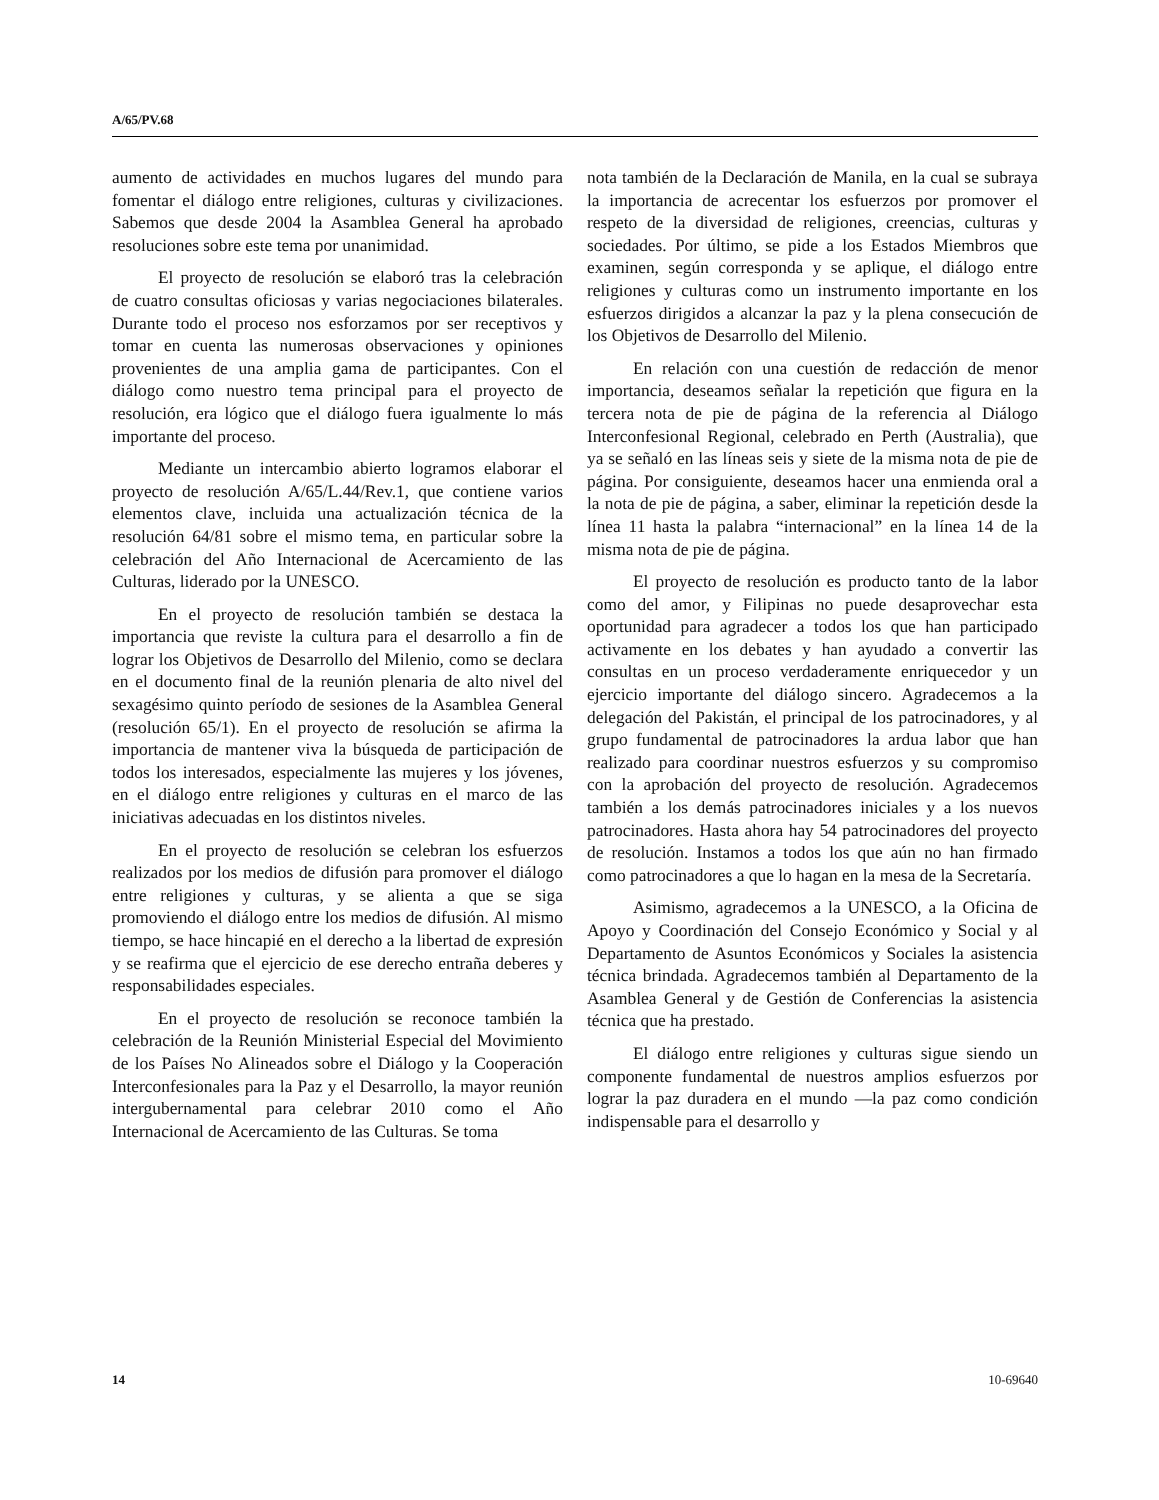A/65/PV.68
aumento de actividades en muchos lugares del mundo para fomentar el diálogo entre religiones, culturas y civilizaciones. Sabemos que desde 2004 la Asamblea General ha aprobado resoluciones sobre este tema por unanimidad.
El proyecto de resolución se elaboró tras la celebración de cuatro consultas oficiosas y varias negociaciones bilaterales. Durante todo el proceso nos esforzamos por ser receptivos y tomar en cuenta las numerosas observaciones y opiniones provenientes de una amplia gama de participantes. Con el diálogo como nuestro tema principal para el proyecto de resolución, era lógico que el diálogo fuera igualmente lo más importante del proceso.
Mediante un intercambio abierto logramos elaborar el proyecto de resolución A/65/L.44/Rev.1, que contiene varios elementos clave, incluida una actualización técnica de la resolución 64/81 sobre el mismo tema, en particular sobre la celebración del Año Internacional de Acercamiento de las Culturas, liderado por la UNESCO.
En el proyecto de resolución también se destaca la importancia que reviste la cultura para el desarrollo a fin de lograr los Objetivos de Desarrollo del Milenio, como se declara en el documento final de la reunión plenaria de alto nivel del sexagésimo quinto período de sesiones de la Asamblea General (resolución 65/1). En el proyecto de resolución se afirma la importancia de mantener viva la búsqueda de participación de todos los interesados, especialmente las mujeres y los jóvenes, en el diálogo entre religiones y culturas en el marco de las iniciativas adecuadas en los distintos niveles.
En el proyecto de resolución se celebran los esfuerzos realizados por los medios de difusión para promover el diálogo entre religiones y culturas, y se alienta a que se siga promoviendo el diálogo entre los medios de difusión. Al mismo tiempo, se hace hincapié en el derecho a la libertad de expresión y se reafirma que el ejercicio de ese derecho entraña deberes y responsabilidades especiales.
En el proyecto de resolución se reconoce también la celebración de la Reunión Ministerial Especial del Movimiento de los Países No Alineados sobre el Diálogo y la Cooperación Interconfesionales para la Paz y el Desarrollo, la mayor reunión intergubernamental para celebrar 2010 como el Año Internacional de Acercamiento de las Culturas. Se toma
nota también de la Declaración de Manila, en la cual se subraya la importancia de acrecentar los esfuerzos por promover el respeto de la diversidad de religiones, creencias, culturas y sociedades. Por último, se pide a los Estados Miembros que examinen, según corresponda y se aplique, el diálogo entre religiones y culturas como un instrumento importante en los esfuerzos dirigidos a alcanzar la paz y la plena consecución de los Objetivos de Desarrollo del Milenio.
En relación con una cuestión de redacción de menor importancia, deseamos señalar la repetición que figura en la tercera nota de pie de página de la referencia al Diálogo Interconfesional Regional, celebrado en Perth (Australia), que ya se señaló en las líneas seis y siete de la misma nota de pie de página. Por consiguiente, deseamos hacer una enmienda oral a la nota de pie de página, a saber, eliminar la repetición desde la línea 11 hasta la palabra “internacional” en la línea 14 de la misma nota de pie de página.
El proyecto de resolución es producto tanto de la labor como del amor, y Filipinas no puede desaprovechar esta oportunidad para agradecer a todos los que han participado activamente en los debates y han ayudado a convertir las consultas en un proceso verdaderamente enriquecedor y un ejercicio importante del diálogo sincero. Agradecemos a la delegación del Pakistán, el principal de los patrocinadores, y al grupo fundamental de patrocinadores la ardua labor que han realizado para coordinar nuestros esfuerzos y su compromiso con la aprobación del proyecto de resolución. Agradecemos también a los demás patrocinadores iniciales y a los nuevos patrocinadores. Hasta ahora hay 54 patrocinadores del proyecto de resolución. Instamos a todos los que aún no han firmado como patrocinadores a que lo hagan en la mesa de la Secretaría.
Asimismo, agradecemos a la UNESCO, a la Oficina de Apoyo y Coordinación del Consejo Económico y Social y al Departamento de Asuntos Económicos y Sociales la asistencia técnica brindada. Agradecemos también al Departamento de la Asamblea General y de Gestión de Conferencias la asistencia técnica que ha prestado.
El diálogo entre religiones y culturas sigue siendo un componente fundamental de nuestros amplios esfuerzos por lograr la paz duradera en el mundo —la paz como condición indispensable para el desarrollo y
14 10-69640